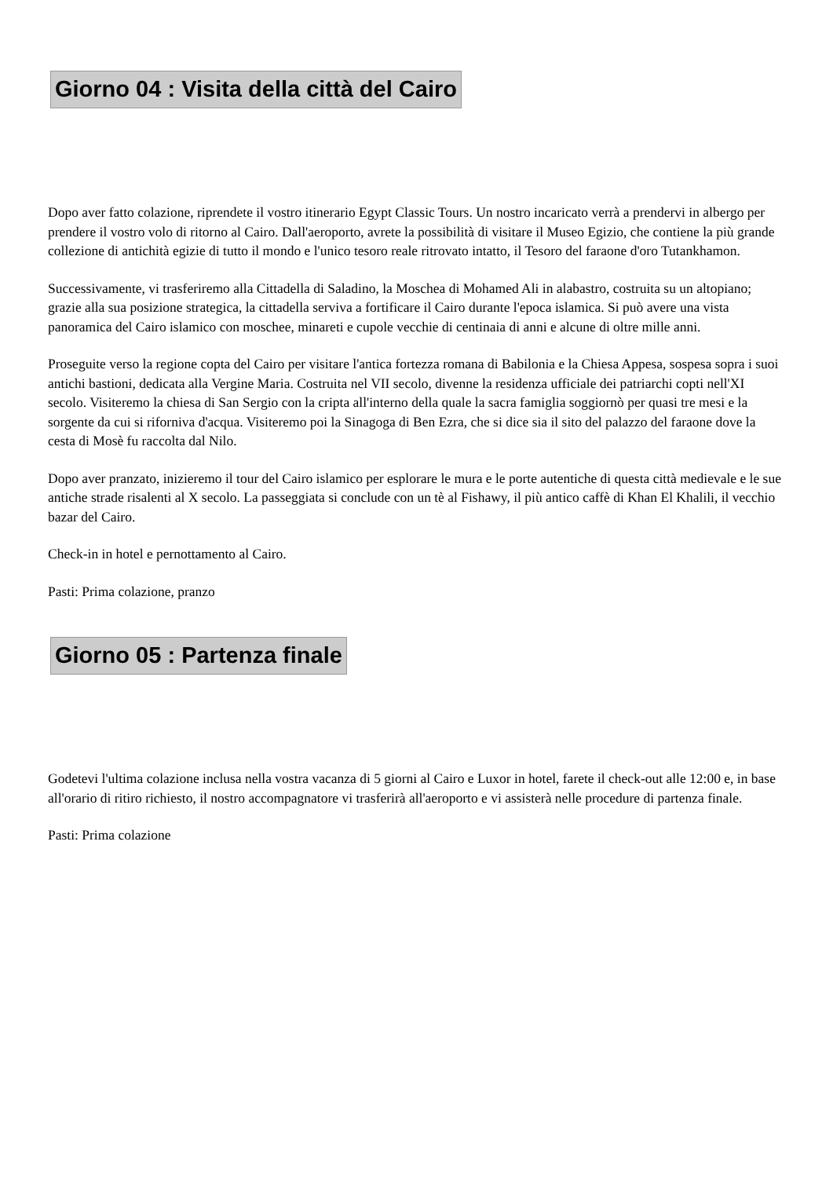Giorno 04 : Visita della città del Cairo
Dopo aver fatto colazione, riprendete il vostro itinerario Egypt Classic Tours. Un nostro incaricato verrà a prendervi in albergo per prendere il vostro volo di ritorno al Cairo. Dall'aeroporto, avrete la possibilità di visitare il Museo Egizio, che contiene la più grande collezione di antichità egizie di tutto il mondo e l'unico tesoro reale ritrovato intatto, il Tesoro del faraone d'oro Tutankhamon.
Successivamente, vi trasferiremo alla Cittadella di Saladino, la Moschea di Mohamed Ali in alabastro, costruita su un altopiano; grazie alla sua posizione strategica, la cittadella serviva a fortificare il Cairo durante l'epoca islamica. Si può avere una vista panoramica del Cairo islamico con moschee, minareti e cupole vecchie di centinaia di anni e alcune di oltre mille anni.
Proseguite verso la regione copta del Cairo per visitare l'antica fortezza romana di Babilonia e la Chiesa Appesa, sospesa sopra i suoi antichi bastioni, dedicata alla Vergine Maria. Costruita nel VII secolo, divenne la residenza ufficiale dei patriarchi copti nell'XI secolo. Visiteremo la chiesa di San Sergio con la cripta all'interno della quale la sacra famiglia soggiornò per quasi tre mesi e la sorgente da cui si riforniva d'acqua. Visiteremo poi la Sinagoga di Ben Ezra, che si dice sia il sito del palazzo del faraone dove la cesta di Mosè fu raccolta dal Nilo.
Dopo aver pranzato, inizieremo il tour del Cairo islamico per esplorare le mura e le porte autentiche di questa città medievale e le sue antiche strade risalenti al X secolo. La passeggiata si conclude con un tè al Fishawy, il più antico caffè di Khan El Khalili, il vecchio bazar del Cairo.
Check-in in hotel e pernottamento al Cairo.
Pasti: Prima colazione, pranzo
Giorno 05 : Partenza finale
Godetevi l'ultima colazione inclusa nella vostra vacanza di 5 giorni al Cairo e Luxor in hotel, farete il check-out alle 12:00 e, in base all'orario di ritiro richiesto, il nostro accompagnatore vi trasferirà all'aeroporto e vi assisterà nelle procedure di partenza finale.
Pasti: Prima colazione